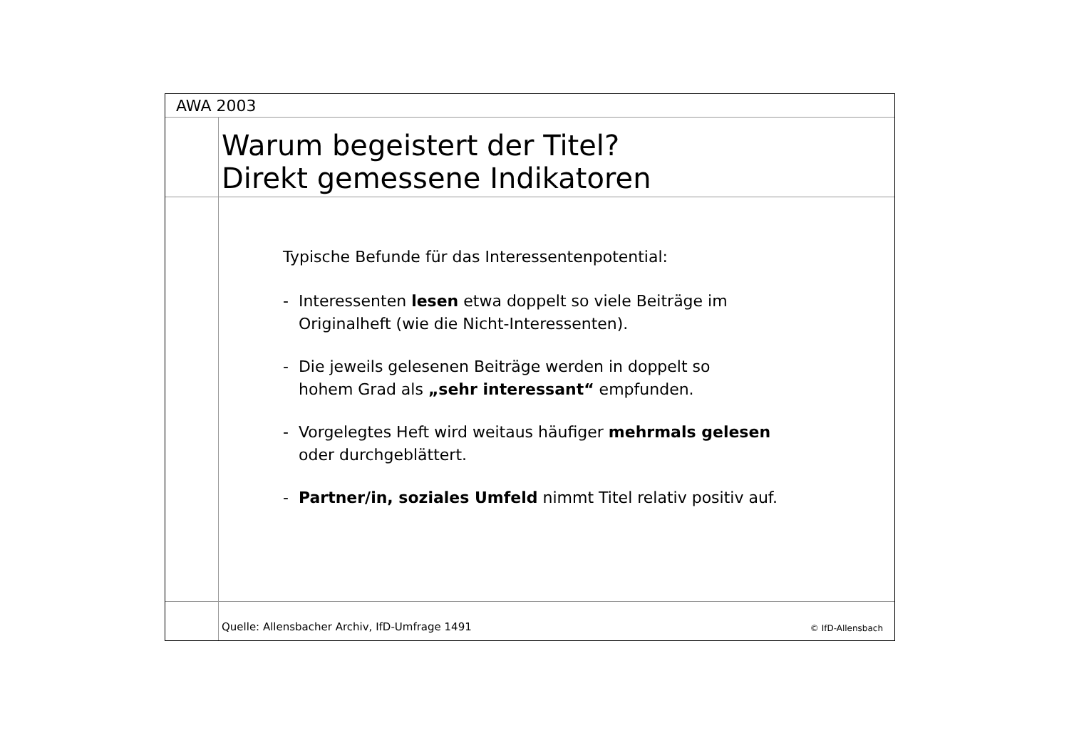AWA 2003
Warum begeistert der Titel?
Direkt gemessene Indikatoren
Typische Befunde für das Interessentenpotential:
- Interessenten lesen etwa doppelt so viele Beiträge im
Originalheft (wie die Nicht-Interessenten).
- Die jeweils gelesenen Beiträge werden in doppelt so
hohem Grad als „sehr interessant“ empfunden.
- Vorgelegtes Heft wird weitaus häufiger mehrmals gelesen
oder durchgeblättert.
- Partner/in, soziales Umfeld nimmt Titel relativ positiv auf.
Quelle: Allensbacher Archiv, IfD-Umfrage 1491 © IfD-Allensbach